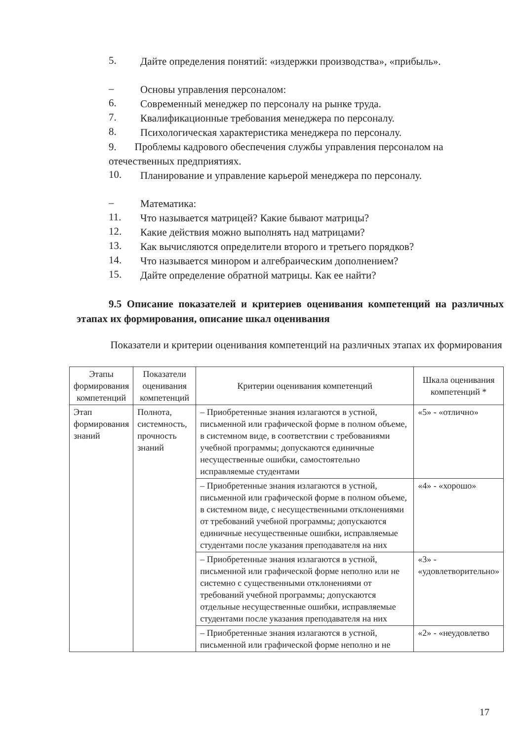5.
Дайте определения понятий: «издержки производства», «прибыль».
–
Основы управления персоналом:
6.
Современный менеджер по персоналу на рынке труда.
7.
Квалификационные требования менеджера по персоналу.
8.
Психологическая характеристика менеджера по персоналу.
9. Проблемы кадрового обеспечения службы управления персоналом на отечественных предприятиях.
10.
Планирование и управление карьерой менеджера по персоналу.
–
Математика:
11.
Что называется матрицей? Какие бывают матрицы?
12.
Какие действия можно выполнять над матрицами?
13.
Как вычисляются определители второго и третьего порядков?
14.
Что называется минором и алгебраическим дополнением?
15.
Дайте определение обратной матрицы. Как ее найти?
9.5 Описание показателей и критериев оценивания компетенций на различных этапах их формирования, описание шкал оценивания
Показатели и критерии оценивания компетенций на различных этапах их формирования
| Этапы формирования компетенций | Показатели оценивания компетенций | Критерии оценивания компетенций | Шкала оценивания компетенций * |
| --- | --- | --- | --- |
| Этап формирования знаний | Полнота, систем­ность, прочность знаний | – Приобретенные знания излагаются в устной, письменной или графической форме в полном объеме, в системном виде, в соответствии с требованиями учебной программы; допускаются единичные несущественные ошибки, самостоятельно исправляемые студентами | «5» - «отлично» |
| | | – Приобретенные знания излагаются в устной, письменной или графической форме в полном объеме, в системном виде, с несущественными отклонениями от требований учебной программы; допускаются единичные несущественные ошибки, исправляемые студентами после указания преподавателя на них | «4» - «хорошо» |
| | | – Приобретенные знания излагаются в устной, письменной или графической форме неполно или не системно с существенными отклонениями от требований учебной программы; допускаются отдельные несущественные ошибки, исправляемые студентами после указания преподавателя на них | «3» - «удовлетворительно» |
| | | – Приобретенные знания излагаются в устной, письменной или графической форме неполно и не | «2» - «неудовлетво |
17